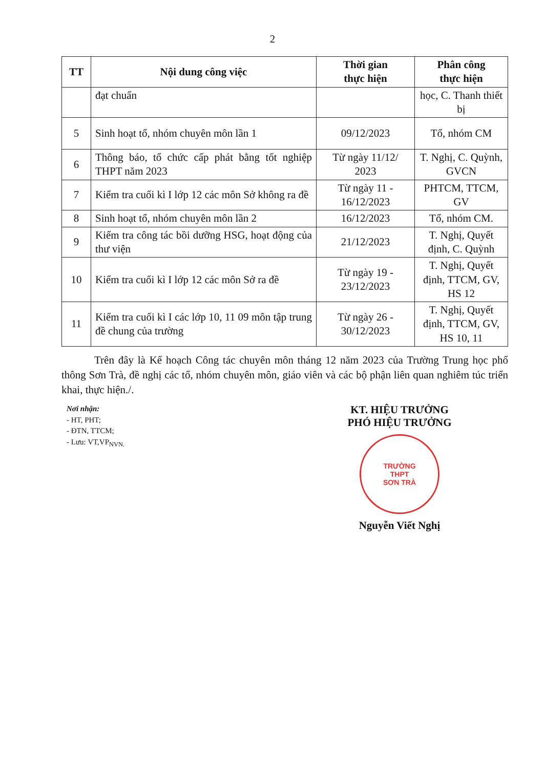2
| TT | Nội dung công việc | Thời gian thực hiện | Phân công thực hiện |
| --- | --- | --- | --- |
| | đạt chuẩn | | học, C. Thanh thiết bị |
| 5 | Sinh hoạt tổ, nhóm chuyên môn lần 1 | 09/12/2023 | Tổ, nhóm CM |
| 6 | Thông báo, tổ chức cấp phát bằng tốt nghiệp THPT năm 2023 | Từ ngày 11/12/ 2023 | T. Nghị, C. Quỳnh, GVCN |
| 7 | Kiểm tra cuối kì I lớp 12 các môn Sở không ra đề | Từ ngày 11 - 16/12/2023 | PHTCM, TTCM, GV |
| 8 | Sinh hoạt tổ, nhóm chuyên môn lần 2 | 16/12/2023 | Tổ, nhóm CM. |
| 9 | Kiểm tra công tác bồi dưỡng HSG, hoạt động của thư viện | 21/12/2023 | T. Nghị, Quyết định, C. Quỳnh |
| 10 | Kiểm tra cuối kì I lớp 12 các môn Sở ra đề | Từ ngày 19 - 23/12/2023 | T. Nghị, Quyết định, TTCM, GV, HS 12 |
| 11 | Kiểm tra cuối kì I các lớp 10, 11 09 môn tập trung đề chung của trường | Từ ngày 26 - 30/12/2023 | T. Nghị, Quyết định, TTCM, GV, HS 10, 11 |
Trên đây là Kế hoạch Công tác chuyên môn tháng 12 năm 2023 của Trường Trung học phổ thông Sơn Trà, đề nghị các tổ, nhóm chuyên môn, giáo viên và các bộ phận liên quan nghiêm túc triển khai, thực hiện./.
Nơi nhận:
- HT, PHT;
- ĐTN, TTCM;
- Lưu: VT,VP<sub>NVN.</sub>
KT. HIỆU TRƯỞNG
PHÓ HIỆU TRƯỞNG
TRƯỜNG
THPT
SƠN TRÀ
Nguyễn Viết Nghị